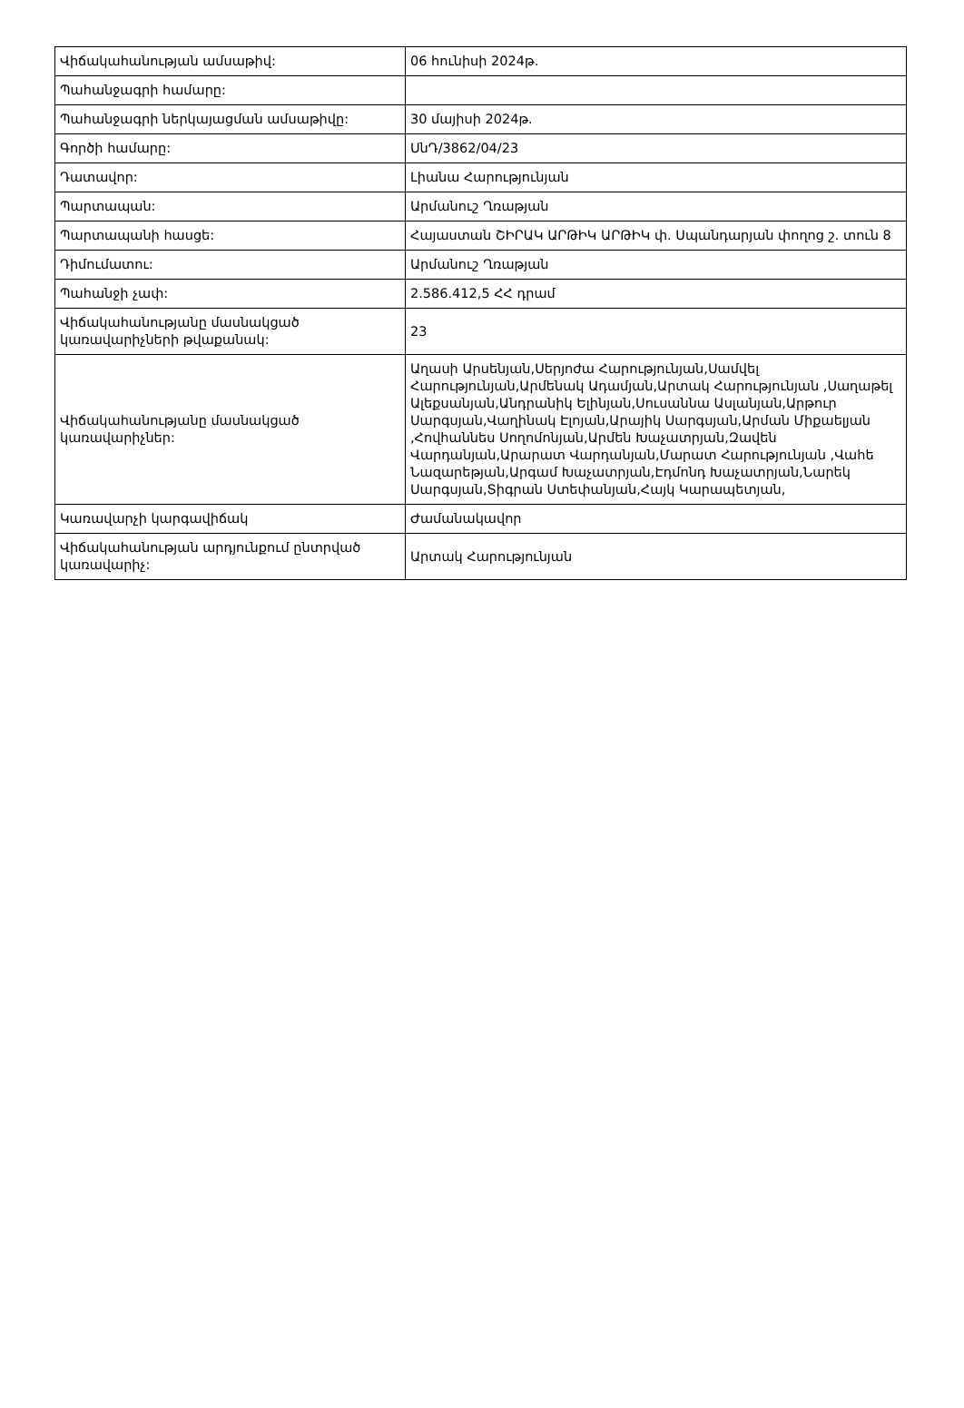| Վիճակահանության ամսաթիվ: | 06 հունիսի 2024թ. |
| Պահանջագրի համարը: | |
| Պահանջագրի ներկայացման ամսաթիվը: | 30 մայիսի 2024թ. |
| Գործի համարը: | ՍնԴ/3862/04/23 |
| Դատավոր: | Լիանա Հարությունյան |
| Պարտապան: | Արմանուշ Ղռաթյան |
| Պարտապանի հասցե: | Հայաստան ՇԻՐԱԿ ԱՐԹԻԿ ԱՐԹԻԿ փ. Սպանդարյան փողոց շ. տուն 8 |
| Դիմումատու: | Արմանուշ Ղռաթյան |
| Պահանջի չափ: | 2.586.412,5 ՀՀ դրամ |
| Վիճակահանությանը մասնակցած կառավարիչների թվաքանակ: | 23 |
| Վիճակահանությանը մասնակցած կառավարիչներ: | Աղասի Արսենյան,Սերյոժա Հարությունյան,Սամվել Հարությունյան,Արմենակ Ադամյան,Արտակ Հարությունյան ,Սաղաթել Ալեքսանյան,Անդրանիկ Ելինյան,Սուսաննա Ասլանյան,Արթուր Սարգսյան,Վաղինակ Էլոյան,Արայիկ Սարգսյան,Արման Միքաելյան ,Հովհաննես Սողոմոնյան,Արմեն Խաչատրյան,Զավեն Վարդանյան,Արարատ Վարդանյան,Մարատ Հարությունյան ,Վահե Նազարեթյան,Արգամ Խաչատրյան,Էդմոնդ Խաչատրյան,Նարեկ Սարգսյան,Տիգրան Ստեփանյան,Հայկ Կարապետյան, |
| Կառավարչի կարգավիճակ | Ժամանակավոր |
| Վիճակահանության արդյունքում ընտրված կառավարիչ: | Արտակ Հարությունյան |